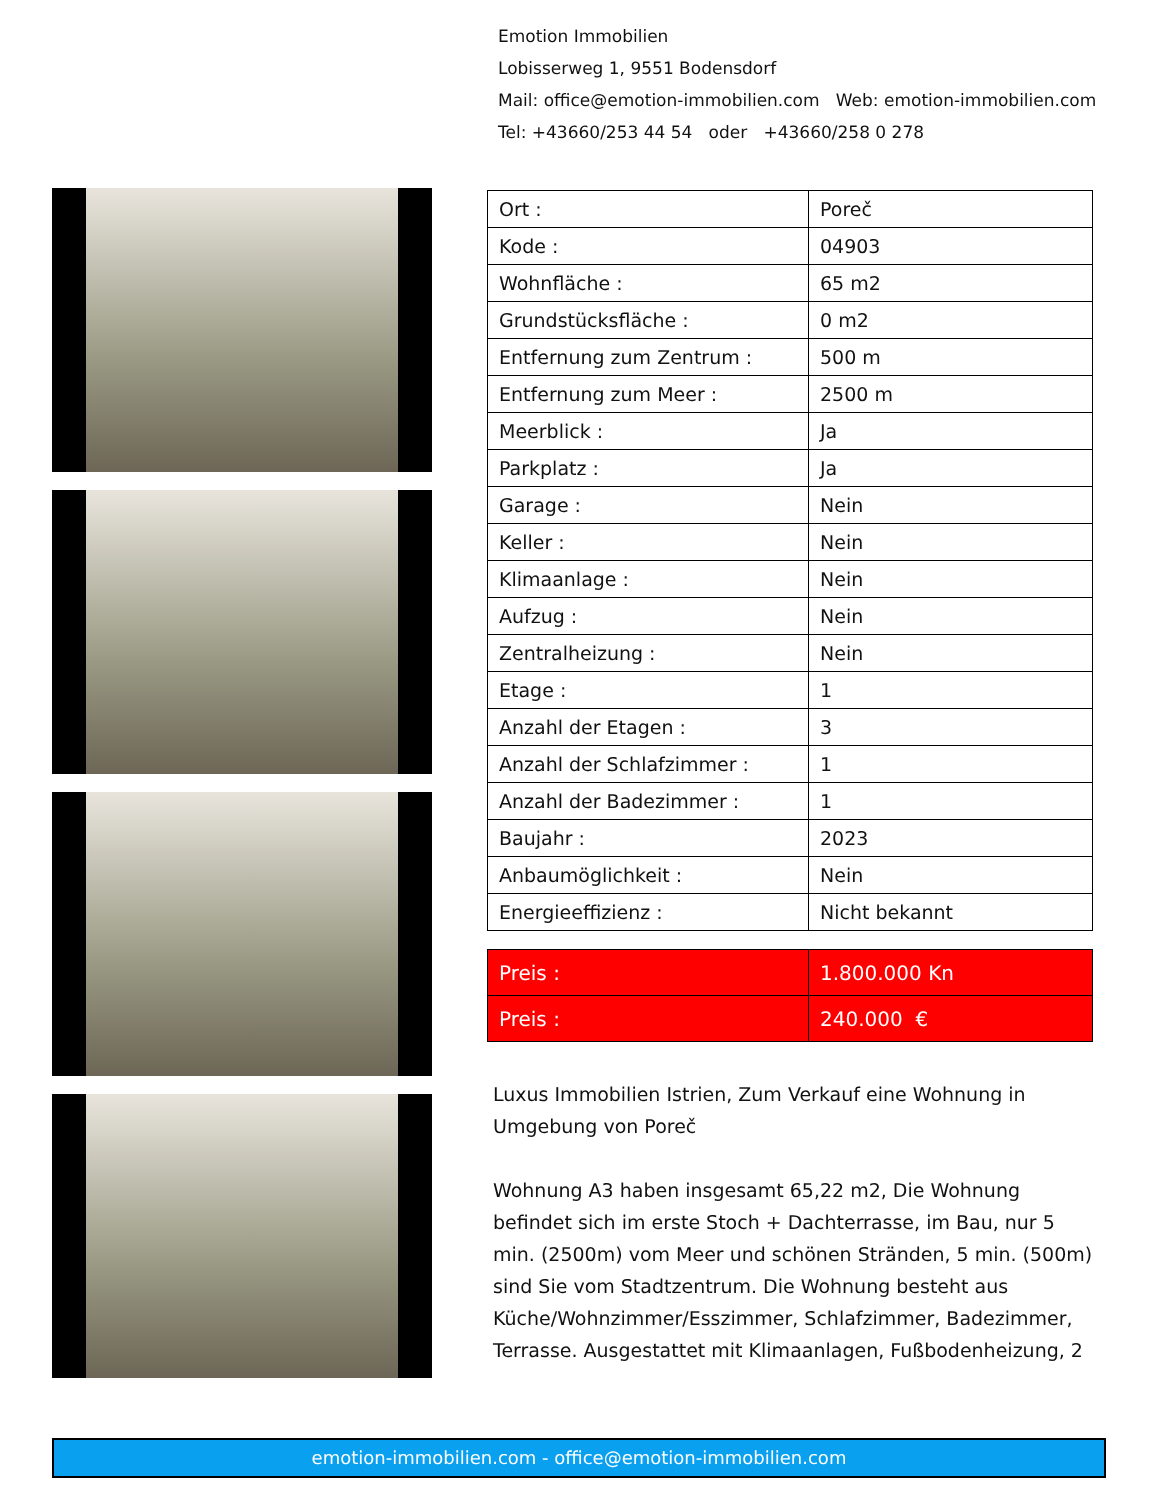Emotion Immobilien
Lobisserweg 1, 9551 Bodensdorf
Mail: office@emotion-immobilien.com Web: emotion-immobilien.com
Tel: +43660/253 44 54 oder +43660/258 0 278
| Ort : | Poreč |
| Kode : | 04903 |
| Wohnfläche : | 65 m2 |
| Grundstücksfläche : | 0 m2 |
| Entfernung zum Zentrum : | 500 m |
| Entfernung zum Meer : | 2500 m |
| Meerblick : | Ja |
| Parkplatz : | Ja |
| Garage : | Nein |
| Keller : | Nein |
| Klimaanlage : | Nein |
| Aufzug : | Nein |
| Zentralheizung : | Nein |
| Etage : | 1 |
| Anzahl der Etagen : | 3 |
| Anzahl der Schlafzimmer : | 1 |
| Anzahl der Badezimmer : | 1 |
| Baujahr : | 2023 |
| Anbaumöglichkeit : | Nein |
| Energieeffizienz : | Nicht bekannt |
| Preis : | 1.800.000 Kn |
| Preis : | 240.000 € |
Luxus Immobilien Istrien, Zum Verkauf eine Wohnung in Umgebung von Poreč
Wohnung A3 haben insgesamt 65,22 m2, Die Wohnung befindet sich im erste Stoch + Dachterrasse, im Bau, nur 5 min. (2500m) vom Meer und schönen Stränden, 5 min. (500m) sind Sie vom Stadtzentrum. Die Wohnung besteht aus Küche/Wohnzimmer/Esszimmer, Schlafzimmer, Badezimmer, Terrasse. Ausgestattet mit Klimaanlagen, Fußbodenheizung, 2
emotion-immobilien.com - office@emotion-immobilien.com